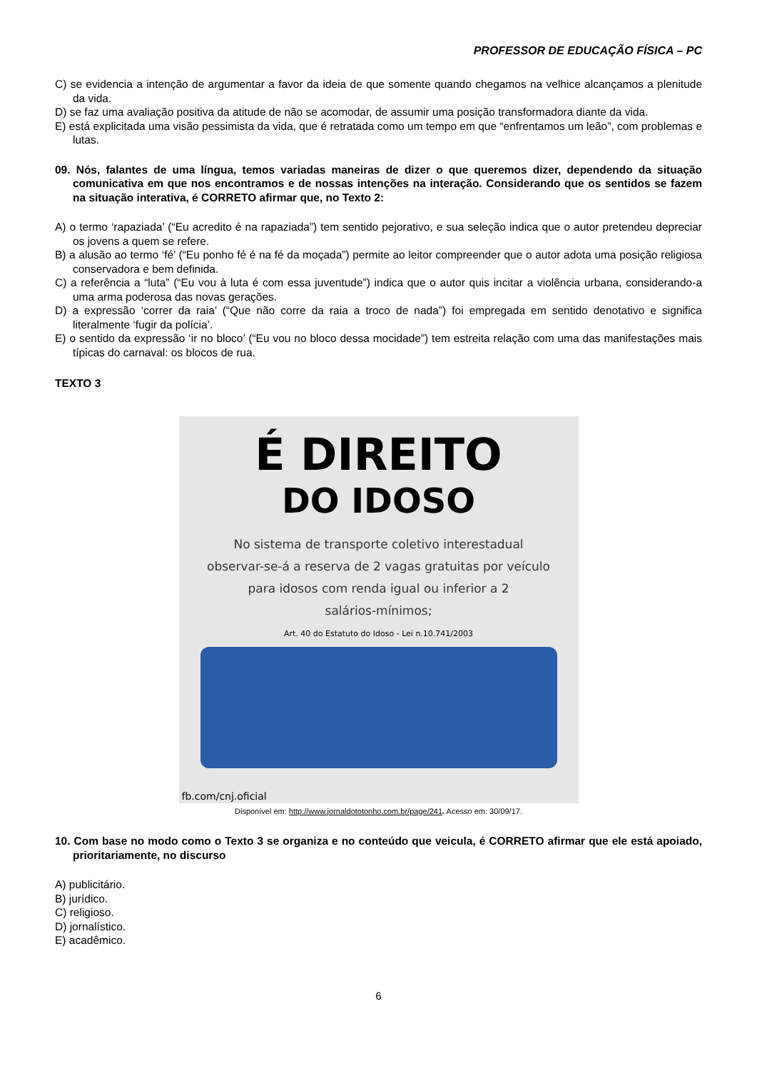PROFESSOR DE EDUCAÇÃO FÍSICA – PC
C) se evidencia a intenção de argumentar a favor da ideia de que somente quando chegamos na velhice alcançamos a plenitude da vida.
D) se faz uma avaliação positiva da atitude de não se acomodar, de assumir uma posição transformadora diante da vida.
E) está explicitada uma visão pessimista da vida, que é retratada como um tempo em que “enfrentamos um leão”, com problemas e lutas.
09. Nós, falantes de uma língua, temos variadas maneiras de dizer o que queremos dizer, dependendo da situação comunicativa em que nos encontramos e de nossas intenções na interação. Considerando que os sentidos se fazem na situação interativa, é CORRETO afirmar que, no Texto 2:
A) o termo ‘rapaziada’ (“Eu acredito é na rapaziada”) tem sentido pejorativo, e sua seleção indica que o autor pretendeu depreciar os jovens a quem se refere.
B) a alusão ao termo ‘fé’ (“Eu ponho fé é na fé da moçada”) permite ao leitor compreender que o autor adota uma posição religiosa conservadora e bem definida.
C) a referência a “luta” (“Eu vou à luta é com essa juventude”) indica que o autor quis incitar a violência urbana, considerando-a uma arma poderosa das novas gerações.
D) a expressão ‘correr da raia’ (“Que não corre da raia a troco de nada”) foi empregada em sentido denotativo e significa literalmente ‘fugir da polícia’.
E) o sentido da expressão ‘ir no bloco’ (“Eu vou no bloco dessa mocidade”) tem estreita relação com uma das manifestações mais típicas do carnaval: os blocos de rua.
TEXTO 3
É DIREITO
DO IDOSO
No sistema de transporte coletivo interestadual
observar-se-á a reserva de 2 vagas gratuitas por veículo
para idosos com renda igual ou inferior a 2
salários-mínimos;
Art. 40 do Estatuto do Idoso - Lei n.10.741/2003
fb.com/cnj.oficial
Disponível em: http://www.jornaldototonho.com.br/page/241. Acesso em: 30/09/17.
10. Com base no modo como o Texto 3 se organiza e no conteúdo que veicula, é CORRETO afirmar que ele está apoiado, prioritariamente, no discurso
A) publicitário.
B) jurídico.
C) religioso.
D) jornalístico.
E) acadêmico.
6